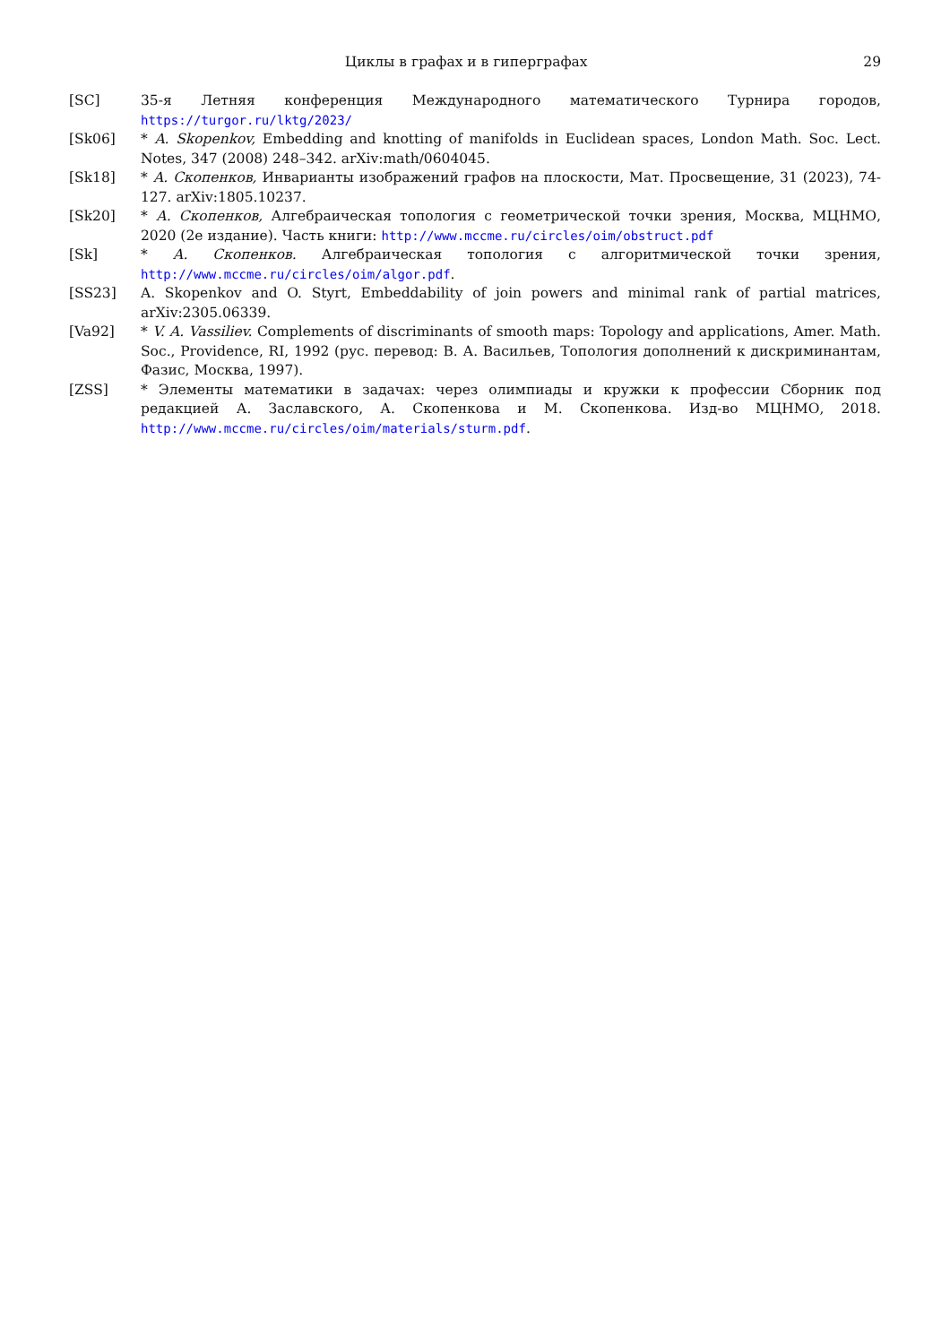Циклы в графах и в гиперграфах 29
[SC] 35-я Летняя конференция Международного математического Турнира городов, https://turgor.ru/lktg/2023/
[Sk06] * A. Skopenkov, Embedding and knotting of manifolds in Euclidean spaces, London Math. Soc. Lect. Notes, 347 (2008) 248–342. arXiv:math/0604045.
[Sk18] * А. Скопенков, Инварианты изображений графов на плоскости, Мат. Просвещение, 31 (2023), 74-127. arXiv:1805.10237.
[Sk20] * А. Скопенков, Алгебраическая топология с геометрической точки зрения, Москва, МЦНМО, 2020 (2е издание). Часть книги: http://www.mccme.ru/circles/oim/obstruct.pdf
[Sk] * А. Скопенков. Алгебраическая топология с алгоритмической точки зрения, http://www.mccme.ru/circles/oim/algor.pdf.
[SS23] A. Skopenkov and O. Styrt, Embeddability of join powers and minimal rank of partial matrices, arXiv:2305.06339.
[Va92] * V. A. Vassiliev. Complements of discriminants of smooth maps: Topology and applications, Amer. Math. Soc., Providence, RI, 1992 (рус. перевод: В. А. Васильев, Топология дополнений к дискриминантам, Фазис, Москва, 1997).
[ZSS] * Элементы математики в задачах: через олимпиады и кружки к профессии Сборник под редакцией А. Заславского, А. Скопенкова и М. Скопенкова. Изд-во МЦНМО, 2018. http://www.mccme.ru/circles/oim/materials/sturm.pdf.